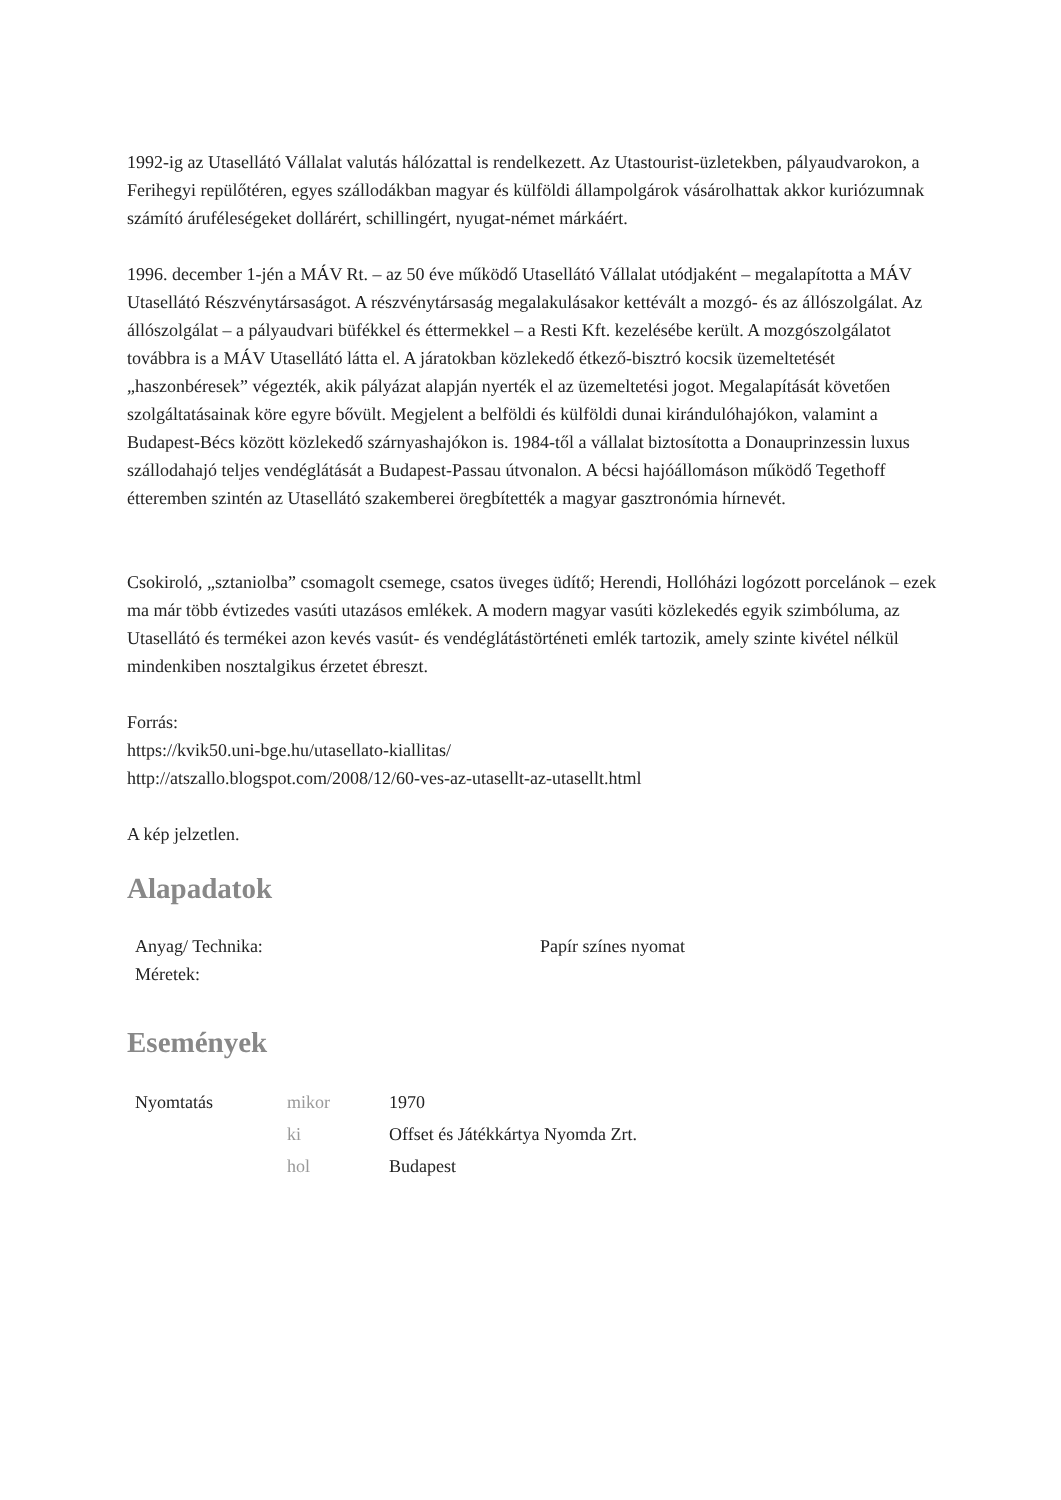1992-ig az Utasellátó Vállalat valutás hálózattal is rendelkezett. Az Utastourist-üzletekben, pályaudvarokon, a Ferihegyi repülőtéren, egyes szállodákban magyar és külföldi állampolgárok vásárolhattak akkor kuriózumnak számító áruféleségeket dollárért, schillingért, nyugat-német márkáért.
1996. december 1-jén a MÁV Rt. – az 50 éve működő Utasellátó Vállalat utódjaként – megalapította a MÁV Utasellátó Részvénytársaságot. A részvénytársaság megalakulásakor kettévált a mozgó- és az állószolgálat. Az állószolgálat – a pályaudvari büfékkel és éttermekkel – a Resti Kft. kezelésébe került. A mozgószolgálatot továbbra is a MÁV Utasellátó látta el. A járatokban közlekedő étkező-bisztró kocsik üzemeltetését „haszonbéresek” végezték, akik pályázat alapján nyerték el az üzemeltetési jogot. Megalapítását követően szolgáltatásainak köre egyre bővült. Megjelent a belföldi és külföldi dunai kirándulóhajókon, valamint a Budapest-Bécs között közlekedő szárnyashajókon is. 1984-től a vállalat biztosította a Donauprinzessin luxus szállodahajó teljes vendéglátását a Budapest-Passau útvonalon. A bécsi hajóállomáson működő Tegethoff étteremben szintén az Utasellátó szakemberei öregbítették a magyar gasztronómia hírnevét.
Csokiroló, „sztaniolba” csomagolt csemege, csatos üveges üdítő; Herendi, Hollóházi logózott porcelánok – ezek ma már több évtizedes vasúti utazásos emlékek. A modern magyar vasúti közlekedés egyik szimbóluma, az Utasellátó és termékei azon kevés vasút- és vendéglátástörténeti emlék tartozik, amely szinte kivétel nélkül mindenkiben nosztalgikus érzetet ébreszt.
Forrás:
https://kvik50.uni-bge.hu/utasellato-kiallitas/
http://atszallo.blogspot.com/2008/12/60-ves-az-utasellt-az-utasellt.html
A kép jelzetlen.
Alapadatok
| Anyag/ Technika: | Papír színes nyomat |
| Méretek: | |
Események
| Nyomtatás | mikor | 1970 |
| | ki | Offset és Játékkártya Nyomda Zrt. |
| | hol | Budapest |